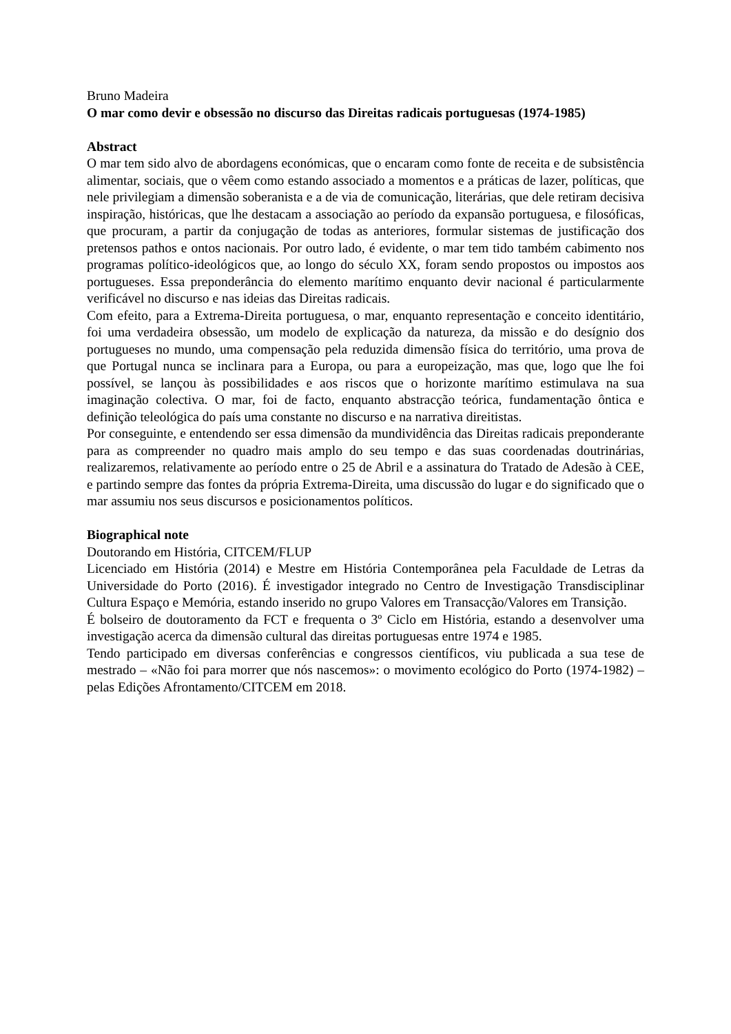Bruno Madeira
O mar como devir e obsessão no discurso das Direitas radicais portuguesas (1974-1985)
Abstract
O mar tem sido alvo de abordagens económicas, que o encaram como fonte de receita e de subsistência alimentar, sociais, que o vêem como estando associado a momentos e a práticas de lazer, políticas, que nele privilegiam a dimensão soberanista e a de via de comunicação, literárias, que dele retiram decisiva inspiração, históricas, que lhe destacam a associação ao período da expansão portuguesa, e filosóficas, que procuram, a partir da conjugação de todas as anteriores, formular sistemas de justificação dos pretensos pathos e ontos nacionais. Por outro lado, é evidente, o mar tem tido também cabimento nos programas político-ideológicos que, ao longo do século XX, foram sendo propostos ou impostos aos portugueses. Essa preponderância do elemento marítimo enquanto devir nacional é particularmente verificável no discurso e nas ideias das Direitas radicais.
Com efeito, para a Extrema-Direita portuguesa, o mar, enquanto representação e conceito identitário, foi uma verdadeira obsessão, um modelo de explicação da natureza, da missão e do desígnio dos portugueses no mundo, uma compensação pela reduzida dimensão física do território, uma prova de que Portugal nunca se inclinara para a Europa, ou para a europeização, mas que, logo que lhe foi possível, se lançou às possibilidades e aos riscos que o horizonte marítimo estimulava na sua imaginação colectiva. O mar, foi de facto, enquanto abstracção teórica, fundamentação ôntica e definição teleológica do país uma constante no discurso e na narrativa direitistas.
Por conseguinte, e entendendo ser essa dimensão da mundividência das Direitas radicais preponderante para as compreender no quadro mais amplo do seu tempo e das suas coordenadas doutrinárias, realizaremos, relativamente ao período entre o 25 de Abril e a assinatura do Tratado de Adesão à CEE, e partindo sempre das fontes da própria Extrema-Direita, uma discussão do lugar e do significado que o mar assumiu nos seus discursos e posicionamentos políticos.
Biographical note
Doutorando em História, CITCEM/FLUP
Licenciado em História (2014) e Mestre em História Contemporânea pela Faculdade de Letras da Universidade do Porto (2016). É investigador integrado no Centro de Investigação Transdisciplinar Cultura Espaço e Memória, estando inserido no grupo Valores em Transacção/Valores em Transição.
É bolseiro de doutoramento da FCT e frequenta o 3º Ciclo em História, estando a desenvolver uma investigação acerca da dimensão cultural das direitas portuguesas entre 1974 e 1985.
Tendo participado em diversas conferências e congressos científicos, viu publicada a sua tese de mestrado – «Não foi para morrer que nós nascemos»: o movimento ecológico do Porto (1974-1982) – pelas Edições Afrontamento/CITCEM em 2018.